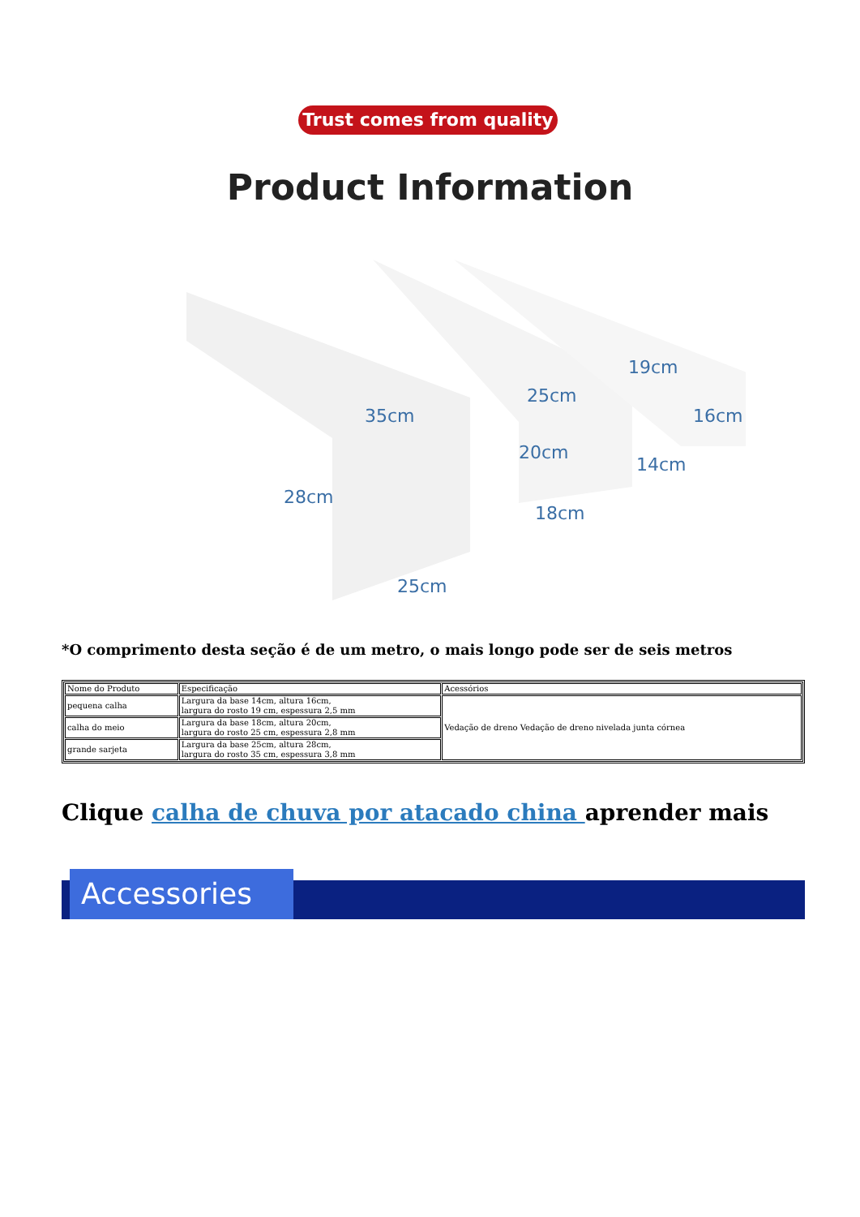Trust comes from quality
Product Information
35cm
28cm
25cm
25cm
20cm
18cm
19cm
16cm
14cm
*O comprimento desta seção é de um metro, o mais longo pode ser de seis metros
| Nome do Produto | Especificação | Acessórios |
| pequena calha | Largura da base 14cm, altura 16cm, largura do rosto 19 cm, espessura 2,5 mm | Vedação de dreno Vedação de dreno nivelada junta córnea |
| calha do meio | Largura da base 18cm, altura 20cm, largura do rosto 25 cm, espessura 2,8 mm | |
| grande sarjeta | Largura da base 25cm, altura 28cm, largura do rosto 35 cm, espessura 3,8 mm | |
Clique calha de chuva por atacado china aprender mais
Accessories